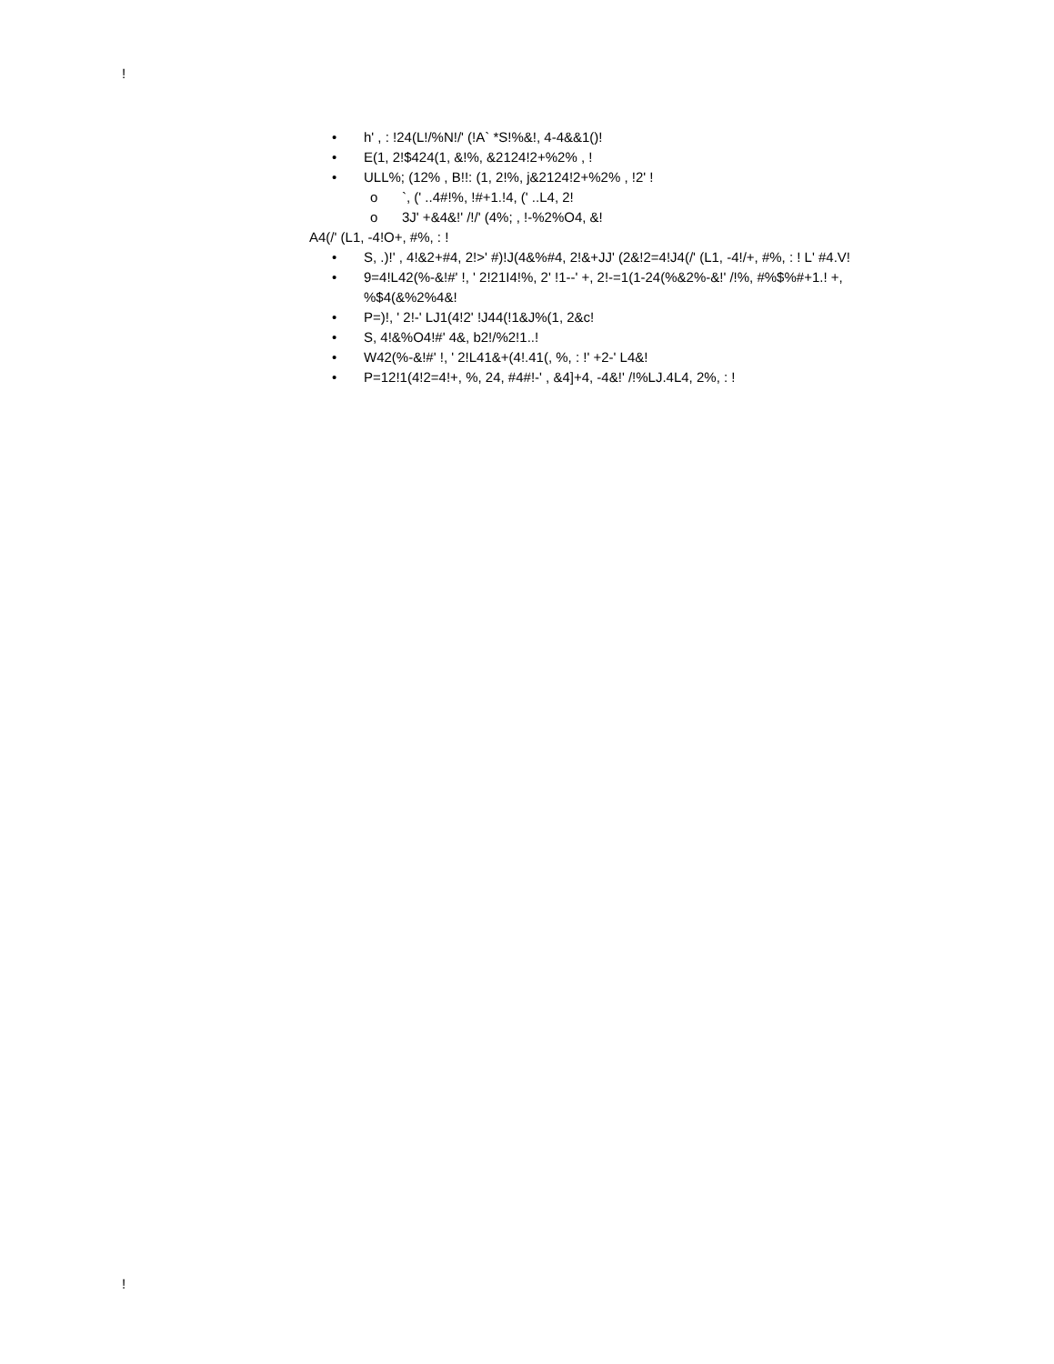!
• h' , : !24(L!/%N!/' (!A` *S!%&!, 4-4&&1()!
• E(1, 2!$424(1, &!%, &2124!2+%2% , !
• ULL%; (12% , B!!: (1, 2!%, j&2124!2+%2% , !2' !
o `, (' ..4#!%, !#+1.!4, (' ..L4, 2!
o 3J' +&4&!' /!/' (4%; , !-%2%O4, &!
A4(/' (L1, -4!O+, #%, : !
• S, .)!' , 4!&2+#4, 2!>' #)!J(4&%#4, 2!&+JJ' (2&!2=4!J4(/' (L1, -4!/+, #%, : ! L' #4.V!
• 9=4!L42(%-&!#' !, ' 2!21I4!%, 2' !1--' +, 2!-=1(1-24(%&2%-&!' /!%, #%$%#+1.! +, %$4(&%2%4&!
• P=)!, ' 2!-' LJ1(4!2' !J44(!1&J%(1, 2&c!
• S, 4!&%O4!#' 4&, b2!/%2!1..!
• W42(%-&!#' !, ' 2!L41&+(4!.41(, %, : !' +2-' L4&!
• P=12!1(4!2=4!+, %, 24, #4#!-' , &4]+4, -4&!' /!%LJ.4L4, 2%, : !
!